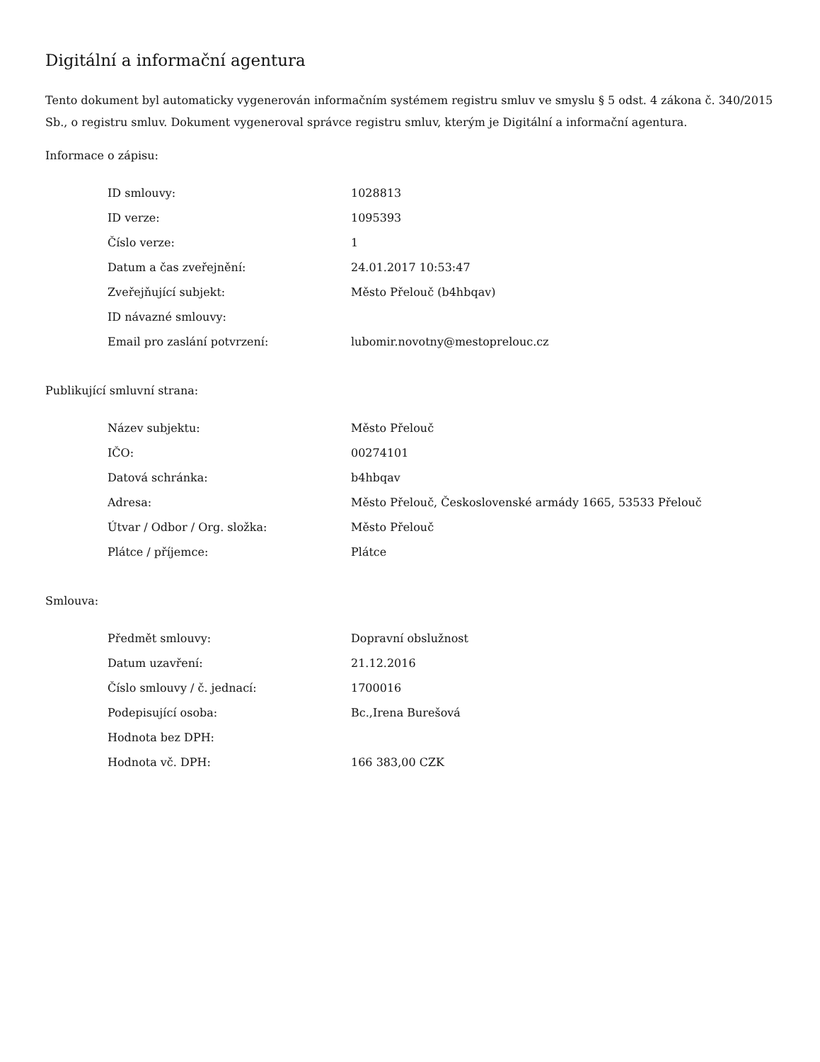Digitální a informační agentura
Tento dokument byl automaticky vygenerován informačním systémem registru smluv ve smyslu § 5 odst. 4 zákona č. 340/2015 Sb., o registru smluv. Dokument vygeneroval správce registru smluv, kterým je Digitální a informační agentura.
Informace o zápisu:
| ID smlouvy: | 1028813 |
| ID verze: | 1095393 |
| Číslo verze: | 1 |
| Datum a čas zveřejnění: | 24.01.2017 10:53:47 |
| Zveřejňující subjekt: | Město Přelouč (b4hbqav) |
| ID návazné smlouvy: | |
| Email pro zaslání potvrzení: | lubomir.novotny@mestoprelouc.cz |
Publikující smluvní strana:
| Název subjektu: | Město Přelouč |
| IČO: | 00274101 |
| Datová schránka: | b4hbqav |
| Adresa: | Město Přelouč, Československé armády 1665, 53533 Přelouč |
| Útvar / Odbor / Org. složka: | Město Přelouč |
| Plátce / příjemce: | Plátce |
Smlouva:
| Předmět smlouvy: | Dopravní obslužnost |
| Datum uzavření: | 21.12.2016 |
| Číslo smlouvy / č. jednací: | 1700016 |
| Podepisující osoba: | Bc.,Irena Burešová |
| Hodnota bez DPH: | |
| Hodnota vč. DPH: | 166 383,00 CZK |